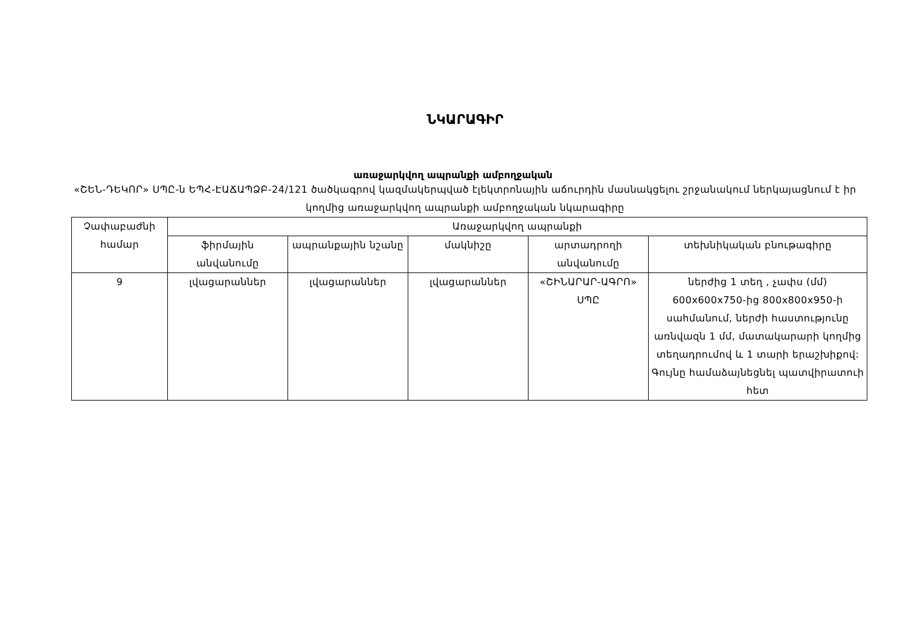ՆԿԱՐԱԳԻՐ
առաջարկվող ապրանքի ամբողջական
«ՇԵՆ-ԴԵԿՈՐ» ՍՊԸ-ն ԵՊՀ-ԷԱՃԱՊՁԲ-24/121 ծածկագրով կազմակերպված էլեկտրոնային աճուրդին մասնակցելու շրջանակում ներկայացնում է իր կողմից առաջարկվող ապրանքի ամբողջական նկարագիրը
| Չափաբաժնի համար | Առաջարկվող ապրանքի | | | | |
| --- | --- | --- | --- | --- | --- |
| | ֆիրմային անվանումը | ապրանքային նշանը | մակնիշը | արտադրողի անվանումը | տեխնիկական բնութագիրը |
| 9 | լվացարաններ | լվացարաններ | լվացարաններ | «ՇԻՆԱՐԱՐ-ԱԳՐՈ» ՍՊԸ | ներժից 1 տեղ , չափս (մմ) 600x600x750-ից 800x800x950-ի սահմանում, ներժի հաստությունը առնվազն 1 մմ, մատակարարի կողմից տեղադրումով և 1 տարի երաշխիքով: Գույնը համաձայնեցնել պատվիրատուի հետ |